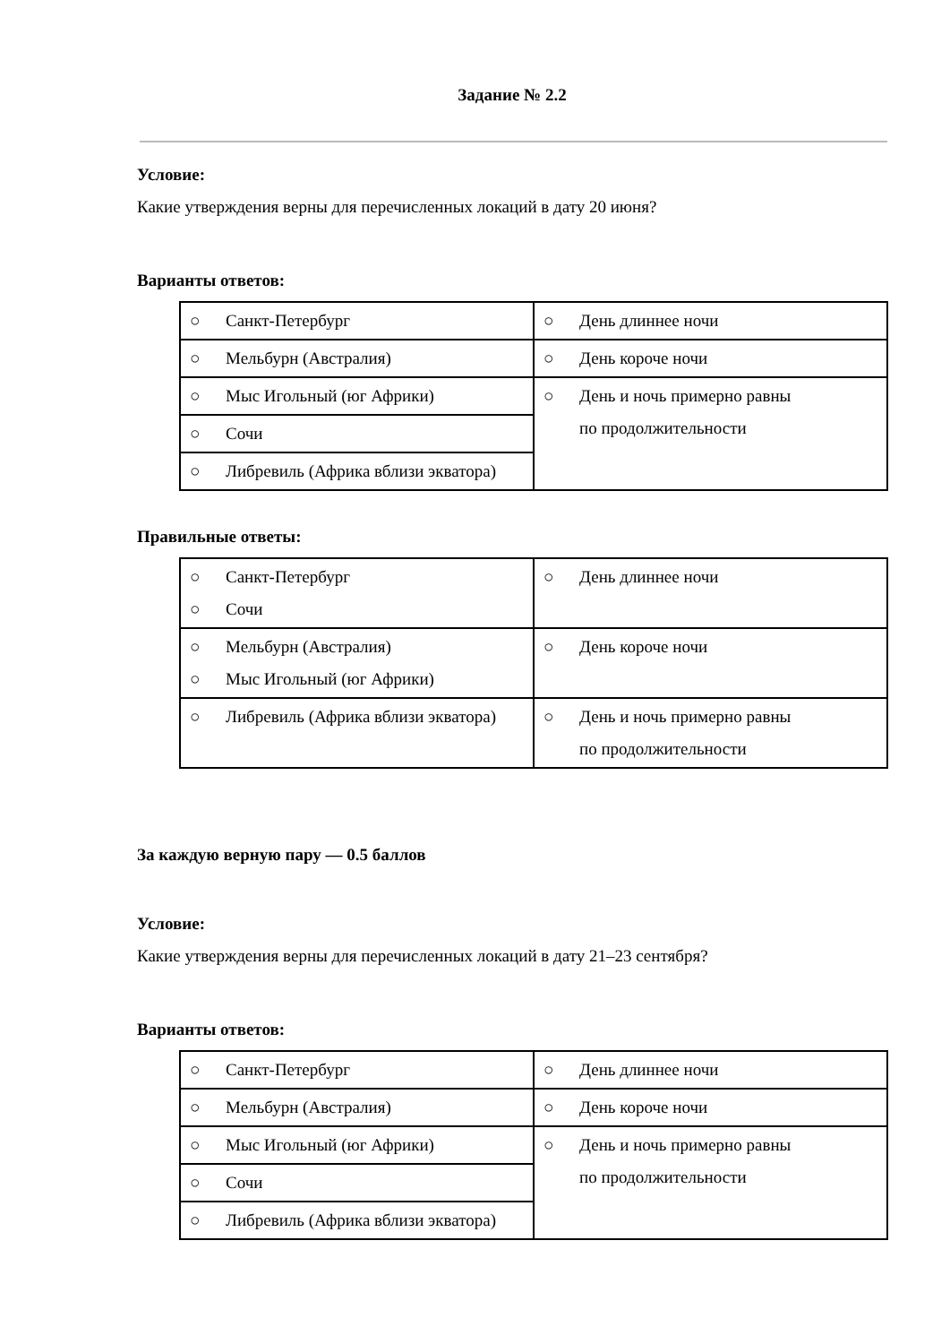Задание № 2.2
Условие:
Какие утверждения верны для перечисленных локаций в дату 20 июня?
Варианты ответов:
| ○ Санкт-Петербург | ○ День длиннее ночи |
| ○ Мельбурн (Австралия) | ○ День короче ночи |
| ○ Мыс Игольный (юг Африки) | ○ День и ночь примерно равны по продолжительности |
| ○ Сочи | |
| ○ Либревиль (Африка вблизи экватора) | |
Правильные ответы:
| ○ Санкт-Петербург ○ Сочи | ○ День длиннее ночи |
| ○ Мельбурн (Австралия) ○ Мыс Игольный (юг Африки) | ○ День короче ночи |
| ○ Либревиль (Африка вблизи экватора) | ○ День и ночь примерно равны по продолжительности |
За каждую верную пару — 0.5 баллов
Условие:
Какие утверждения верны для перечисленных локаций в дату 21–23 сентября?
Варианты ответов:
| ○ Санкт-Петербург | ○ День длиннее ночи |
| ○ Мельбурн (Австралия) | ○ День короче ночи |
| ○ Мыс Игольный (юг Африки) | ○ День и ночь примерно равны по продолжительности |
| ○ Сочи | |
| ○ Либревиль (Африка вблизи экватора) | |